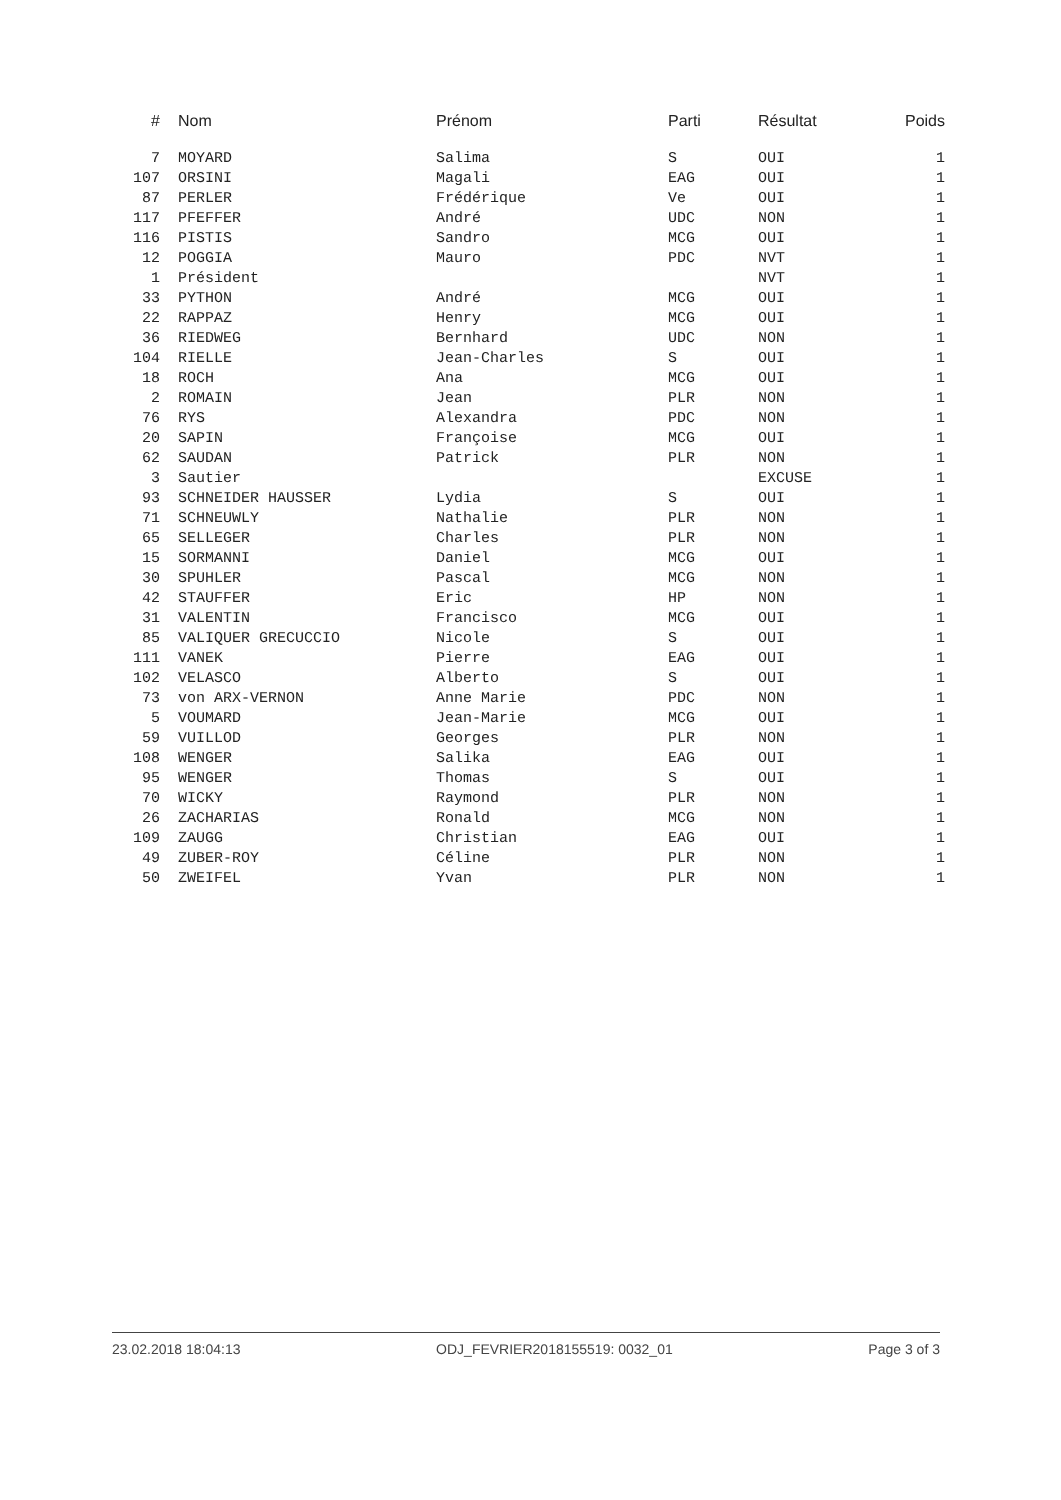| # | Nom | Prénom | Parti | Résultat | Poids |
| --- | --- | --- | --- | --- | --- |
| 7 | MOYARD | Salima | S | OUI | 1 |
| 107 | ORSINI | Magali | EAG | OUI | 1 |
| 87 | PERLER | Frédérique | Ve | OUI | 1 |
| 117 | PFEFFER | André | UDC | NON | 1 |
| 116 | PISTIS | Sandro | MCG | OUI | 1 |
| 12 | POGGIA | Mauro | PDC | NVT | 1 |
| 1 | Président | | | NVT | 1 |
| 33 | PYTHON | André | MCG | OUI | 1 |
| 22 | RAPPAZ | Henry | MCG | OUI | 1 |
| 36 | RIEDWEG | Bernhard | UDC | NON | 1 |
| 104 | RIELLE | Jean-Charles | S | OUI | 1 |
| 18 | ROCH | Ana | MCG | OUI | 1 |
| 2 | ROMAIN | Jean | PLR | NON | 1 |
| 76 | RYS | Alexandra | PDC | NON | 1 |
| 20 | SAPIN | Françoise | MCG | OUI | 1 |
| 62 | SAUDAN | Patrick | PLR | NON | 1 |
| 3 | Sautier | | | EXCUSE | 1 |
| 93 | SCHNEIDER HAUSSER | Lydia | S | OUI | 1 |
| 71 | SCHNEUWLY | Nathalie | PLR | NON | 1 |
| 65 | SELLEGER | Charles | PLR | NON | 1 |
| 15 | SORMANNI | Daniel | MCG | OUI | 1 |
| 30 | SPUHLER | Pascal | MCG | NON | 1 |
| 42 | STAUFFER | Eric | HP | NON | 1 |
| 31 | VALENTIN | Francisco | MCG | OUI | 1 |
| 85 | VALIQUER GRECUCCIO | Nicole | S | OUI | 1 |
| 111 | VANEK | Pierre | EAG | OUI | 1 |
| 102 | VELASCO | Alberto | S | OUI | 1 |
| 73 | von ARX-VERNON | Anne Marie | PDC | NON | 1 |
| 5 | VOUMARD | Jean-Marie | MCG | OUI | 1 |
| 59 | VUILLOD | Georges | PLR | NON | 1 |
| 108 | WENGER | Salika | EAG | OUI | 1 |
| 95 | WENGER | Thomas | S | OUI | 1 |
| 70 | WICKY | Raymond | PLR | NON | 1 |
| 26 | ZACHARIAS | Ronald | MCG | NON | 1 |
| 109 | ZAUGG | Christian | EAG | OUI | 1 |
| 49 | ZUBER-ROY | Céline | PLR | NON | 1 |
| 50 | ZWEIFEL | Yvan | PLR | NON | 1 |
23.02.2018 18:04:13 ODJ_FEVRIER2018155519: 0032_01 Page 3 of 3